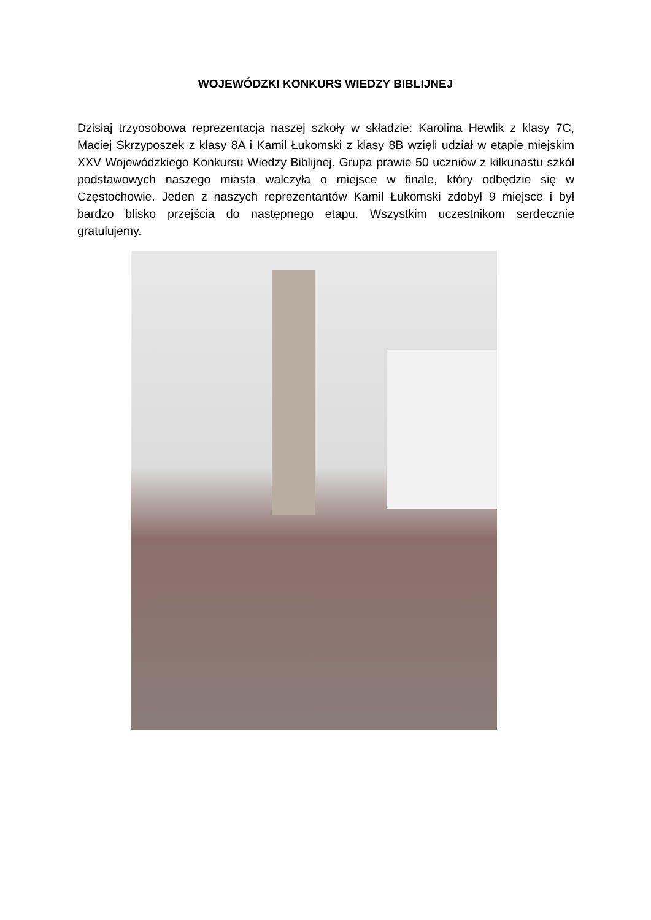WOJEWÓDZKI KONKURS WIEDZY BIBLIJNEJ
Dzisiaj trzyosobowa reprezentacja naszej szkoły w składzie: Karolina Hewlik z klasy 7C, Maciej Skrzyposzek z klasy 8A i Kamil Łukomski z klasy 8B wzięli udział w etapie miejskim XXV Wojewódzkiego Konkursu Wiedzy Biblijnej. Grupa prawie 50 uczniów z kilkunastu szkół podstawowych naszego miasta walczyła o miejsce w finale, który odbędzie się w Częstochowie. Jeden z naszych reprezentantów Kamil Łukomski zdobył 9 miejsce i był bardzo blisko przejścia do następnego etapu. Wszystkim uczestnikom serdecznie gratulujemy.